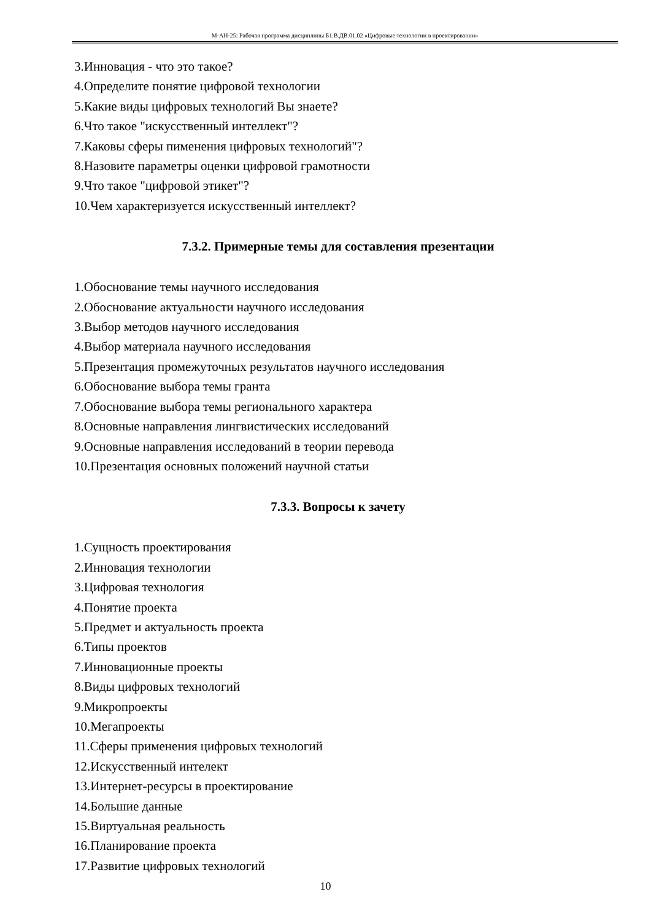М-АН-25: Рабочая программа дисциплины Б1.В.ДВ.01.02 «Цифровые технологии в проектировании»
3.Инновация - что это такое?
4.Определите понятие цифровой технологии
5.Какие виды цифровых технологий Вы знаете?
6.Что такое "искусственный интеллект"?
7.Каковы сферы пименения цифровых технологий"?
8.Назовите параметры оценки цифровой грамотности
9.Что такое "цифровой этикет"?
10.Чем характеризуется искусственный интеллект?
7.3.2. Примерные темы для составления презентации
1.Обоснование темы научного исследования
2.Обоснование актуальности научного исследования
3.Выбор методов научного исследования
4.Выбор материала научного исследования
5.Презентация промежуточных результатов научного исследования
6.Обоснование выбора темы гранта
7.Обоснование выбора темы регионального характера
8.Основные направления лингвистических исследований
9.Основные направления исследований в теории перевода
10.Презентация основных положений научной статьи
7.3.3. Вопросы к зачету
1.Сущность проектирования
2.Инновация технологии
3.Цифровая технология
4.Понятие проекта
5.Предмет и актуальность проекта
6.Типы проектов
7.Инновационные проекты
8.Виды цифровых технологий
9.Микропроекты
10.Мегапроекты
11.Сферы применения цифровых технологий
12.Искусственный интелект
13.Интернет-ресурсы в проектирование
14.Большие данные
15.Виртуальная реальность
16.Планирование проекта
17.Развитие цифровых технологий
10